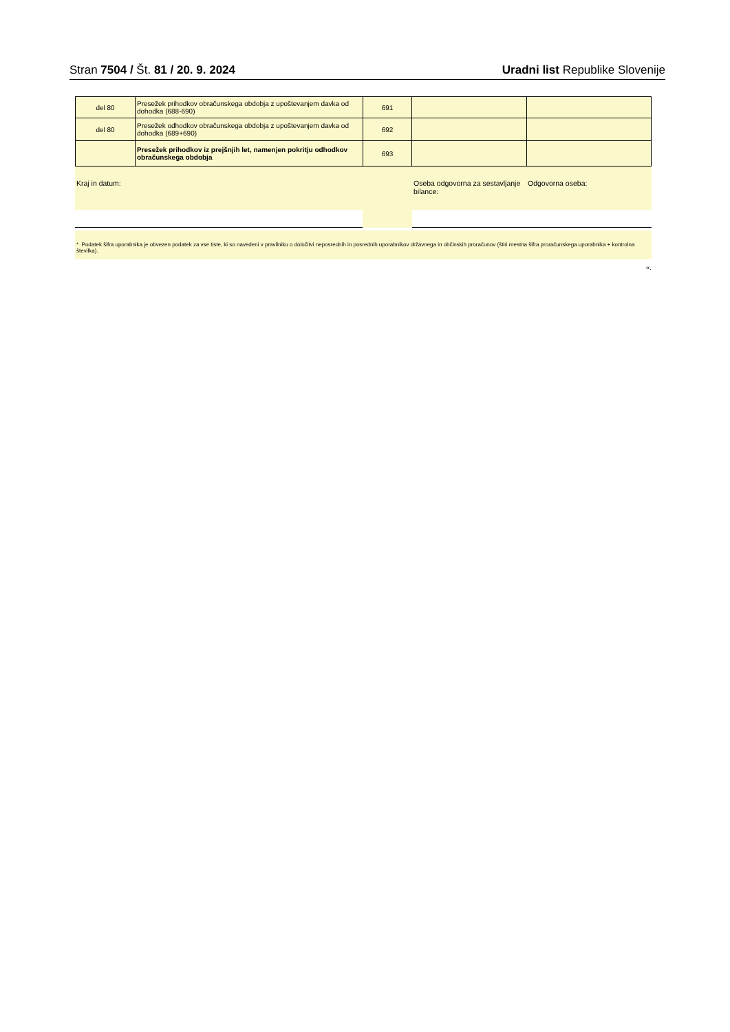Stran 7504 / Št. 81 / 20. 9. 2024
Uradni list Republike Slovenije
| del 80 | Presežek prihodkov obračunskega obdobja z upoštevanjem davka od dohodka (688-690) | 691 | | |
| del 80 | Presežek odhodkov obračunskega obdobja z upoštevanjem davka od dohodka (689+690) | 692 | | |
| | Presežek prihodkov iz prejšnjih let, namenjen pokritju odhodkov obračunskega obdobja | 693 | | |
Kraj in datum: Oseba odgovorna za sestavljanje bilance:
Odgovorna oseba:
* Podatek šifra uporabnika je obvezen podatek za vse tiste, ki so navedeni v pravilniku o določitvi neposrednih in posrednih uporabnikov državnega in občinskih proračunov (štiri mestna šifra proračunskega uporabnika + kontrolna številka).
«.